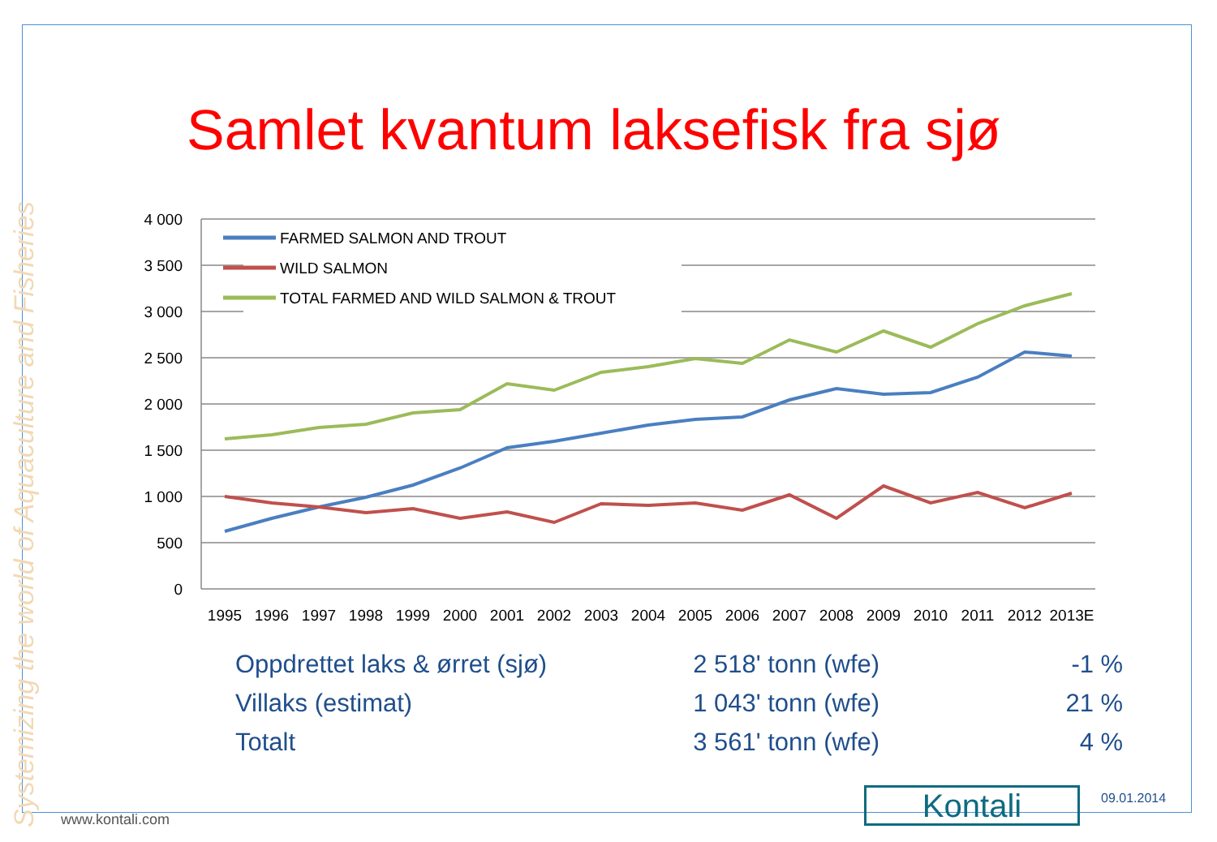Systemizing the world of Aquaculture and Fisheries
Samlet kvantum laksefisk fra sjø
4 000
3 500
3 000
2 500
2 000
1 500
1 000
500
0
FARMED SALMON AND TROUT
WILD SALMON
TOTAL FARMED AND WILD SALMON & TROUT
1995
1996
1997
1998
1999
2000
2001
2002
2003
2004
2005
2006
2007
2008
2009
2010
2011
2012
2013E
| Oppdrettet laks & ørret (sjø) | 2 518' tonn (wfe) | -1 % |
| Villaks (estimat) | 1 043' tonn (wfe) | 21 % |
| Totalt | 3 561' tonn (wfe) | 4 % |
www.kontali.com Kontali 09.01.2014